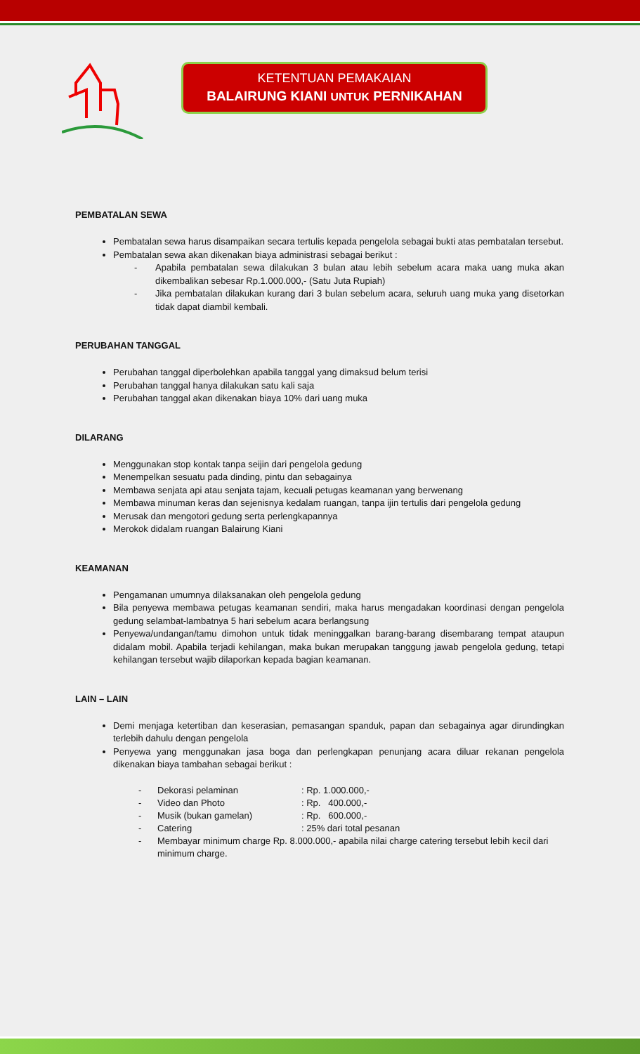KETENTUAN PEMAKAIAN
BALAIRUNG KIANI UNTUK PERNIKAHAN
PEMBATALAN SEWA
Pembatalan sewa harus disampaikan secara tertulis kepada pengelola sebagai bukti atas pembatalan tersebut.
Pembatalan sewa akan dikenakan biaya administrasi sebagai berikut :
- Apabila pembatalan sewa dilakukan 3 bulan atau lebih sebelum acara maka uang muka akan dikembalikan sebesar Rp.1.000.000,- (Satu Juta Rupiah)
- Jika pembatalan dilakukan kurang dari 3 bulan sebelum acara, seluruh uang muka yang disetorkan tidak dapat diambil kembali.
PERUBAHAN TANGGAL
Perubahan tanggal diperbolehkan apabila tanggal yang dimaksud belum terisi
Perubahan tanggal hanya dilakukan satu kali saja
Perubahan tanggal akan dikenakan biaya 10% dari uang muka
DILARANG
Menggunakan stop kontak tanpa seijin dari pengelola gedung
Menempelkan sesuatu pada dinding, pintu dan sebagainya
Membawa senjata api atau senjata tajam, kecuali petugas keamanan yang berwenang
Membawa minuman keras dan sejenisnya kedalam ruangan, tanpa ijin tertulis dari pengelola gedung
Merusak dan mengotori gedung serta perlengkapannya
Merokok didalam ruangan Balairung Kiani
KEAMANAN
Pengamanan umumnya dilaksanakan oleh pengelola gedung
Bila penyewa membawa petugas keamanan sendiri, maka harus mengadakan koordinasi dengan pengelola gedung selambat-lambatnya 5 hari sebelum acara berlangsung
Penyewa/undangan/tamu dimohon untuk tidak meninggalkan barang-barang disembarang tempat ataupun didalam mobil. Apabila terjadi kehilangan, maka bukan merupakan tanggung jawab pengelola gedung, tetapi kehilangan tersebut wajib dilaporkan kepada bagian keamanan.
LAIN – LAIN
Demi menjaga ketertiban dan keserasian, pemasangan spanduk, papan dan sebagainya agar dirundingkan terlebih dahulu dengan pengelola
Penyewa yang menggunakan jasa boga dan perlengkapan penunjang acara diluar rekanan pengelola dikenakan biaya tambahan sebagai berikut :
| - | Dekorasi pelaminan | : Rp. 1.000.000,- |
| - | Video dan Photo | : Rp. 400.000,- |
| - | Musik (bukan gamelan) | : Rp. 600.000,- |
| - | Catering | : 25% dari total pesanan |
| - | Membayar minimum charge Rp. 8.000.000,- apabila nilai charge catering tersebut lebih kecil dari minimum charge. | |